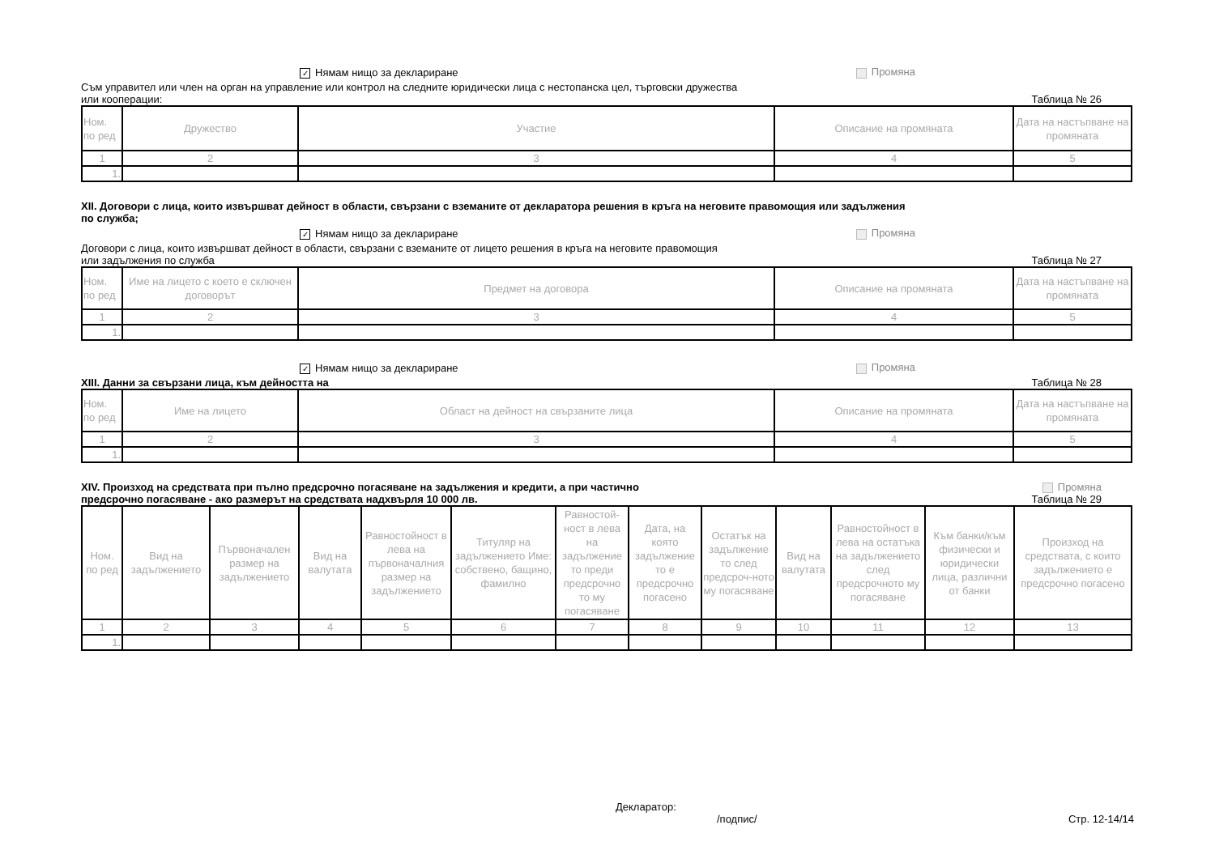✓ Нямам нищо за деклариране Промяна
Съм управител или член на орган на управление или контрол на следните юридически лица с нестопанска цел, търговски дружества
или кооперации:
Таблица № 26
| Ном. по ред | Дружество | Участие | Описание на промяната | Дата на настъпване на промяната |
| --- | --- | --- | --- | --- |
| 1 | 2 | 3 | 4 | 5 |
| 1. | | | | |
XII. Договори с лица, които извършват дейност в области, свързани с вземаните от декларатора решения в кръга на неговите правомощия или задължения
по служба;
✓ Нямам нищо за деклариране Промяна
Договори с лица, които извършват дейност в области, свързани с вземаните от лицето решения в кръга на неговите правомощия
или задължения по служба
Таблица № 27
| Ном. по ред | Име на лицето с което е сключен договорът | Предмет на договора | Описание на промяната | Дата на настъпване на промяната |
| --- | --- | --- | --- | --- |
| 1 | 2 | 3 | 4 | 5 |
| 1. | | | | |
✓ Нямам нищо за деклариране Промяна
XIII. Данни за свързани лица, към дейността на
Таблица № 28
| Ном. по ред | Име на лицето | Област на дейност на свързаните лица | Описание на промяната | Дата на настъпване на промяната |
| --- | --- | --- | --- | --- |
| 1 | 2 | 3 | 4 | 5 |
| 1. | | | | |
XIV. Произход на средствата при пълно предсрочно погасяване на задължения и кредити, а при частично
предсрочно погасяване - ако размерът на средствата надхвърля 10 000 лв.
Промяна
Таблица № 29
| Ном. по ред | Вид на задължението | Първоначален размер на задължението | Вид на валутата | Равностойност в лева на първоначалния размер на задължението | Титуляр на задължението Име: собствено, бащино, фамилно | Равностой-ност в лева на задължение то преди предсрочно то му погасяване | Дата, на която задължение то е предсрочно погасено | Остатък на задължение то след предсроч-ното му погасяване | Вид на валутата | Равностойност в лева на остатъка на задължението след предсрочното му погасяване | Към банки/към физически и юридически лица, различни от банки | Произход на средствата, с които задължението е предсрочно погасено |
| --- | --- | --- | --- | --- | --- | --- | --- | --- | --- | --- | --- | --- |
| 1 | 2 | 3 | 4 | 5 | 6 | 7 | 8 | 9 | 10 | 11 | 12 | 13 |
| 1. | | | | | | | | | | | | |
Декларатор:
/подпис/
Стр. 12-14/14